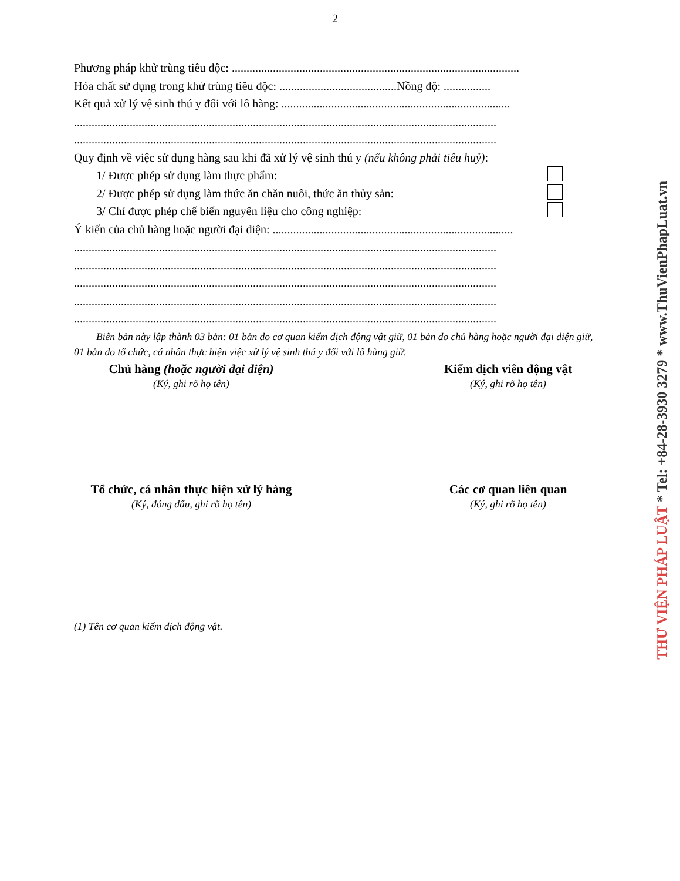2
Phương pháp khử trùng tiêu độc: ..................................................................................................
Hóa chất sử dụng trong khử trùng tiêu độc: ........................................Nồng độ: ................
Kết quả xử lý vệ sinh thú y đối với lô hàng: ..............................................................................
................................................................................................................................................
................................................................................................................................................
Quy định về việc sử dụng hàng sau khi đã xử lý vệ sinh thú y (nếu không phải tiêu huỷ):
1/ Được phép sử dụng làm thực phẩm:
2/ Được phép sử dụng làm thức ăn chăn nuôi, thức ăn thủy sản:
3/ Chỉ được phép chế biến nguyên liệu cho công nghiệp:
Ý kiến của chủ hàng hoặc người đại diện: ..................................................................................
................................................................................................................................................
................................................................................................................................................
................................................................................................................................................
................................................................................................................................................
................................................................................................................................................
Biên bản này lập thành 03 bản: 01 bản do cơ quan kiểm dịch động vật giữ, 01 bản do chủ hàng hoặc người đại diện giữ, 01 bản do tổ chức, cá nhân thực hiện việc xử lý vệ sinh thú y đối với lô hàng giữ.
Chủ hàng (hoặc người đại diện)
(Ký, ghi rõ họ tên)
Kiểm dịch viên động vật
(Ký, ghi rõ họ tên)
Tổ chức, cá nhân thực hiện xử lý hàng
(Ký, đóng dấu, ghi rõ họ tên)
Các cơ quan liên quan
(Ký, ghi rõ họ tên)
(1) Tên cơ quan kiểm dịch động vật.
THƯ VIỆN PHÁP LUẬT * Tel: +84-28-3930 3279 * www.ThuVienPhapLuat.vn